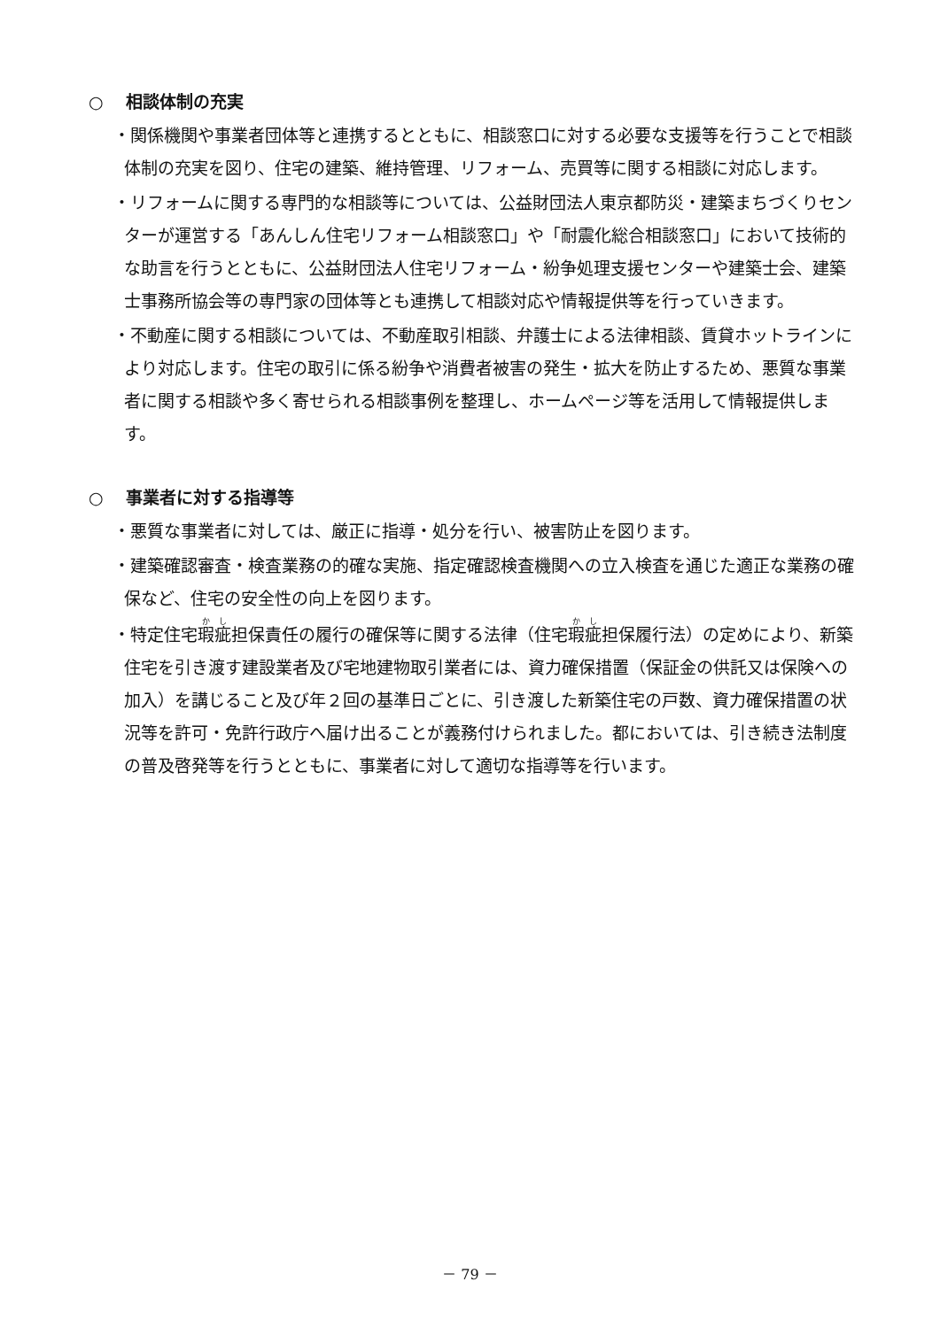○ 相談体制の充実
・関係機関や事業者団体等と連携するとともに、相談窓口に対する必要な支援等を行うことで相談体制の充実を図り、住宅の建築、維持管理、リフォーム、売買等に関する相談に対応します。
・リフォームに関する専門的な相談等については、公益財団法人東京都防災・建築まちづくりセンターが運営する「あんしん住宅リフォーム相談窓口」や「耐震化総合相談窓口」において技術的な助言を行うとともに、公益財団法人住宅リフォーム・紛争処理支援センターや建築士会、建築士事務所協会等の専門家の団体等とも連携して相談対応や情報提供等を行っていきます。
・不動産に関する相談については、不動産取引相談、弁護士による法律相談、賃貸ホットラインにより対応します。住宅の取引に係る紛争や消費者被害の発生・拡大を防止するため、悪質な事業者に関する相談や多く寄せられる相談事例を整理し、ホームページ等を活用して情報提供します。
○ 事業者に対する指導等
・悪質な事業者に対しては、厳正に指導・処分を行い、被害防止を図ります。
・建築確認審査・検査業務の的確な実施、指定確認検査機関への立入検査を通じた適正な業務の確保など、住宅の安全性の向上を図ります。
・特定住宅瑕疵担保責任の履行の確保等に関する法律（住宅瑕疵担保履行法）の定めにより、新築住宅を引き渡す建設業者及び宅地建物取引業者には、資力確保措置（保証金の供託又は保険への加入）を講じること及び年２回の基準日ごとに、引き渡した新築住宅の戸数、資力確保措置の状況等を許可・免許行政庁へ届け出ることが義務付けられました。都においては、引き続き法制度の普及啓発等を行うとともに、事業者に対して適切な指導等を行います。
－ 79 －